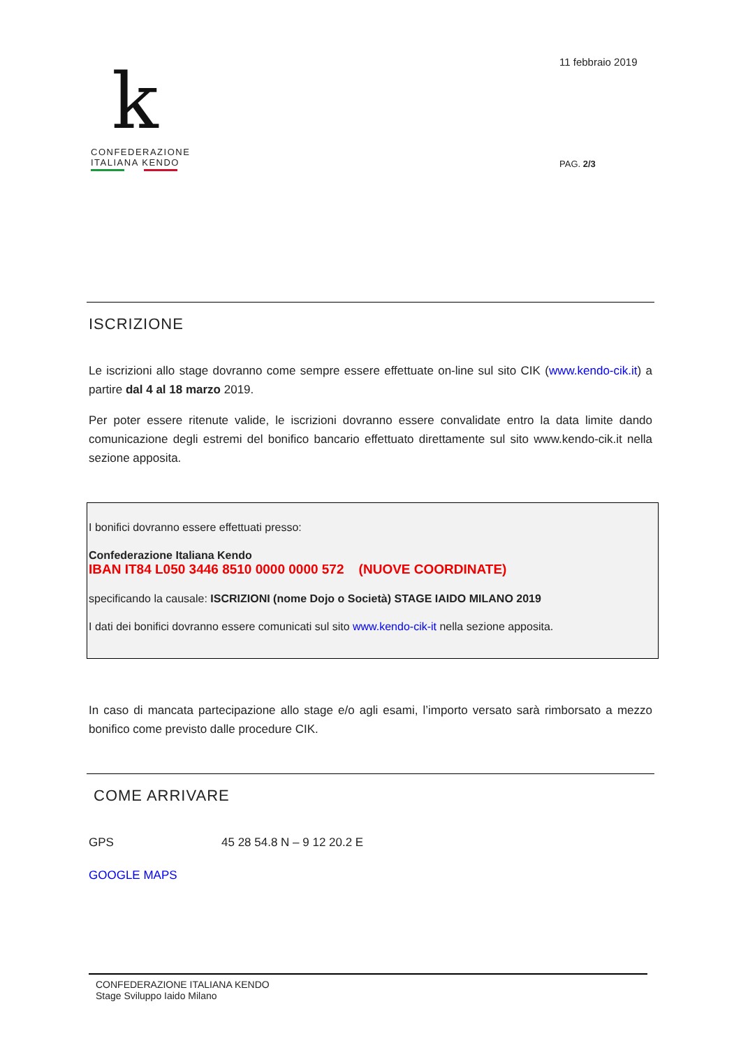k
CONFEDERAZIONE
ITALIANA KENDO
11 febbraio 2019
PAG. 2/3
ISCRIZIONE
Le iscrizioni allo stage dovranno come sempre essere effettuate on-line sul sito CIK (www.kendo-cik.it) a partire dal 4 al 18 marzo 2019.
Per poter essere ritenute valide, le iscrizioni dovranno essere convalidate entro la data limite dando comunicazione degli estremi del bonifico bancario effettuato direttamente sul sito www.kendo-cik.it nella sezione apposita.
I bonifici dovranno essere effettuati presso:
Confederazione Italiana Kendo
IBAN IT84 L050 3446 8510 0000 0000 572 (NUOVE COORDINATE)
specificando la causale: ISCRIZIONI (nome Dojo o Società) STAGE IAIDO MILANO 2019
I dati dei bonifici dovranno essere comunicati sul sito www.kendo-cik-it nella sezione apposita.
In caso di mancata partecipazione allo stage e/o agli esami, l’importo versato sarà rimborsato a mezzo bonifico come previsto dalle procedure CIK.
COME ARRIVARE
GPS 45 28 54.8 N – 9 12 20.2 E
GOOGLE MAPS
CONFEDERAZIONE ITALIANA KENDO
Stage Sviluppo Iaido Milano